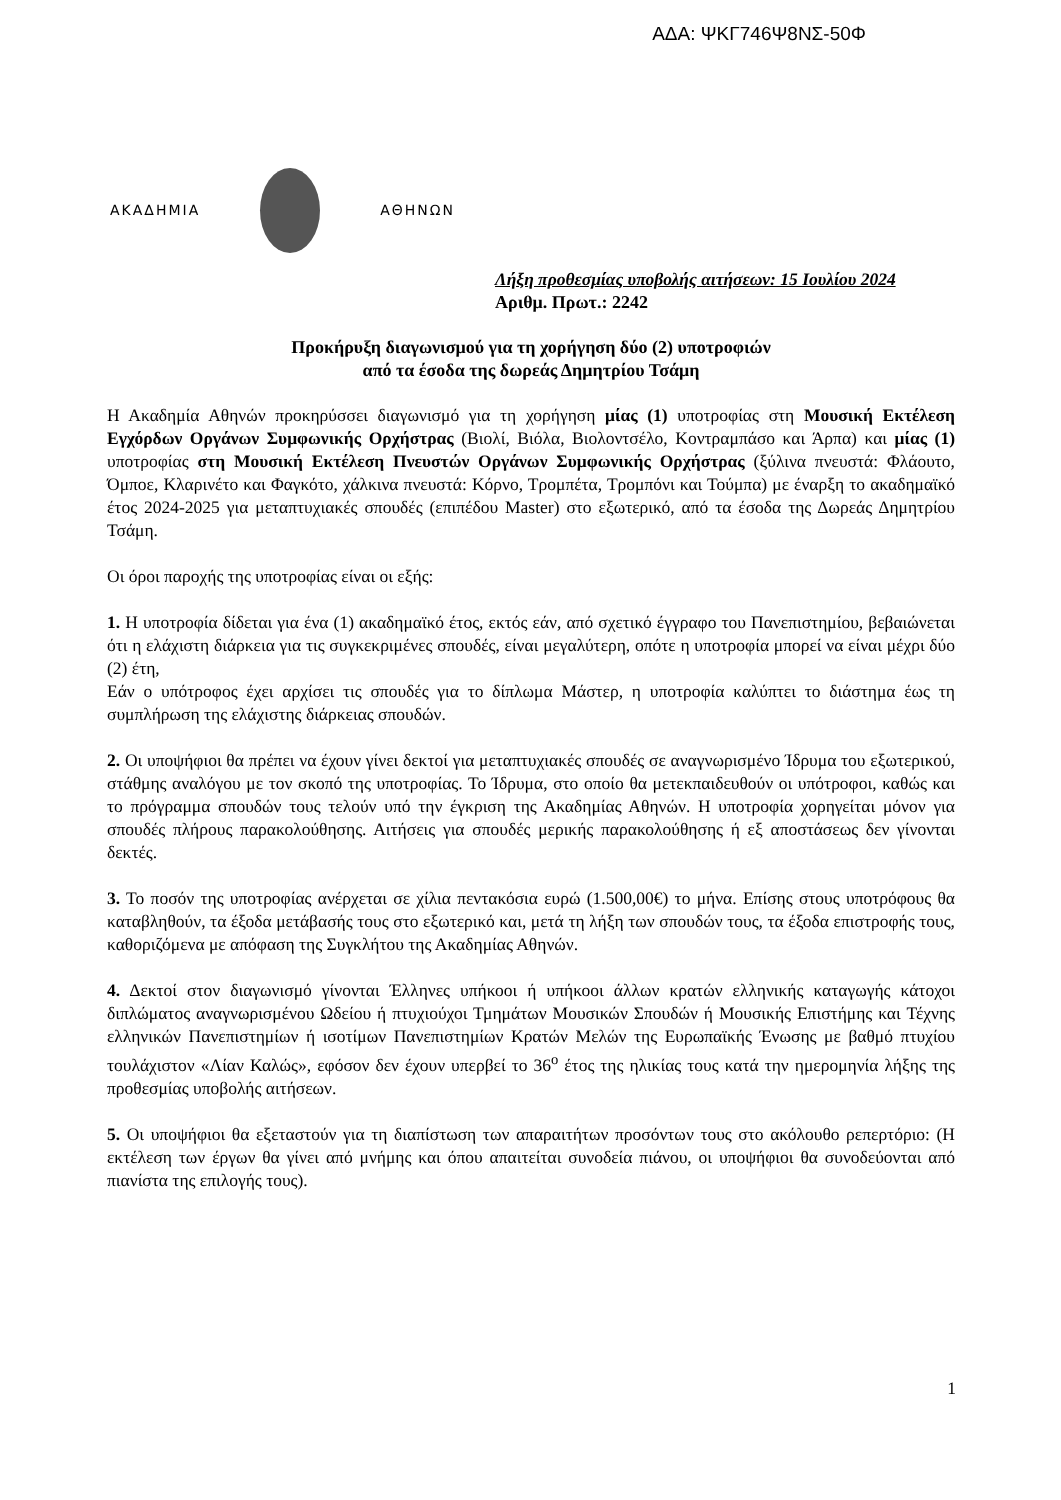ΑΔΑ: ΨΚΓ746Ψ8ΝΣ-50Φ
ΑΚΑΔΗΜΙΑ ΑΘΗΝΩΝ
Λήξη προθεσμίας υποβολής αιτήσεων: 15 Ιουλίου 2024
Αριθμ. Πρωτ.: 2242
Προκήρυξη διαγωνισμού για τη χορήγηση δύο (2) υποτροφιών
από τα έσοδα της δωρεάς Δημητρίου Τσάμη
Η Ακαδημία Αθηνών προκηρύσσει διαγωνισμό για τη χορήγηση μίας (1) υποτροφίας στη Μουσική Εκτέλεση Εγχόρδων Οργάνων Συμφωνικής Ορχήστρας (Βιολί, Βιόλα, Βιολοντσέλο, Κοντραμπάσο και Άρπα) και μίας (1) υποτροφίας στη Μουσική Εκτέλεση Πνευστών Οργάνων Συμφωνικής Ορχήστρας (ξύλινα πνευστά: Φλάουτο, Όμποε, Κλαρινέτο και Φαγκότο, χάλκινα πνευστά: Κόρνο, Τρομπέτα, Τρομπόνι και Τούμπα) με έναρξη το ακαδημαϊκό έτος 2024-2025 για μεταπτυχιακές σπουδές (επιπέδου Master) στο εξωτερικό, από τα έσοδα της Δωρεάς Δημητρίου Τσάμη.
Οι όροι παροχής της υποτροφίας είναι οι εξής:
1. Η υποτροφία δίδεται για ένα (1) ακαδημαϊκό έτος, εκτός εάν, από σχετικό έγγραφο του Πανεπιστημίου, βεβαιώνεται ότι η ελάχιστη διάρκεια για τις συγκεκριμένες σπουδές, είναι μεγαλύτερη, οπότε η υποτροφία μπορεί να είναι μέχρι δύο (2) έτη,
Εάν ο υπότροφος έχει αρχίσει τις σπουδές για το δίπλωμα Μάστερ, η υποτροφία καλύπτει το διάστημα έως τη συμπλήρωση της ελάχιστης διάρκειας σπουδών.
2. Οι υποψήφιοι θα πρέπει να έχουν γίνει δεκτοί για μεταπτυχιακές σπουδές σε αναγνωρισμένο Ίδρυμα του εξωτερικού, στάθμης αναλόγου με τον σκοπό της υποτροφίας. Το Ίδρυμα, στο οποίο θα μετεκπαιδευθούν οι υπότροφοι, καθώς και το πρόγραμμα σπουδών τους τελούν υπό την έγκριση της Ακαδημίας Αθηνών. Η υποτροφία χορηγείται μόνον για σπουδές πλήρους παρακολούθησης. Αιτήσεις για σπουδές μερικής παρακολούθησης ή εξ αποστάσεως δεν γίνονται δεκτές.
3. Το ποσόν της υποτροφίας ανέρχεται σε χίλια πεντακόσια ευρώ (1.500,00€) το μήνα. Επίσης στους υποτρόφους θα καταβληθούν, τα έξοδα μετάβασής τους στο εξωτερικό και, μετά τη λήξη των σπουδών τους, τα έξοδα επιστροφής τους, καθοριζόμενα με απόφαση της Συγκλήτου της Ακαδημίας Αθηνών.
4. Δεκτοί στον διαγωνισμό γίνονται Έλληνες υπήκοοι ή υπήκοοι άλλων κρατών ελληνικής καταγωγής κάτοχοι διπλώματος αναγνωρισμένου Ωδείου ή πτυχιούχοι Τμημάτων Μουσικών Σπουδών ή Μουσικής Επιστήμης και Τέχνης ελληνικών Πανεπιστημίων ή ισοτίμων Πανεπιστημίων Κρατών Μελών της Ευρωπαϊκής Ένωσης με βαθμό πτυχίου τουλάχιστον «Λίαν Καλώς», εφόσον δεν έχουν υπερβεί το 36<sup>ο</sup> έτος της ηλικίας τους κατά την ημερομηνία λήξης της προθεσμίας υποβολής αιτήσεων.
5. Οι υποψήφιοι θα εξεταστούν για τη διαπίστωση των απαραιτήτων προσόντων τους στο ακόλουθο ρεπερτόριο: (Η εκτέλεση των έργων θα γίνει από μνήμης και όπου απαιτείται συνοδεία πιάνου, οι υποψήφιοι θα συνοδεύονται από πιανίστα της επιλογής τους).
1